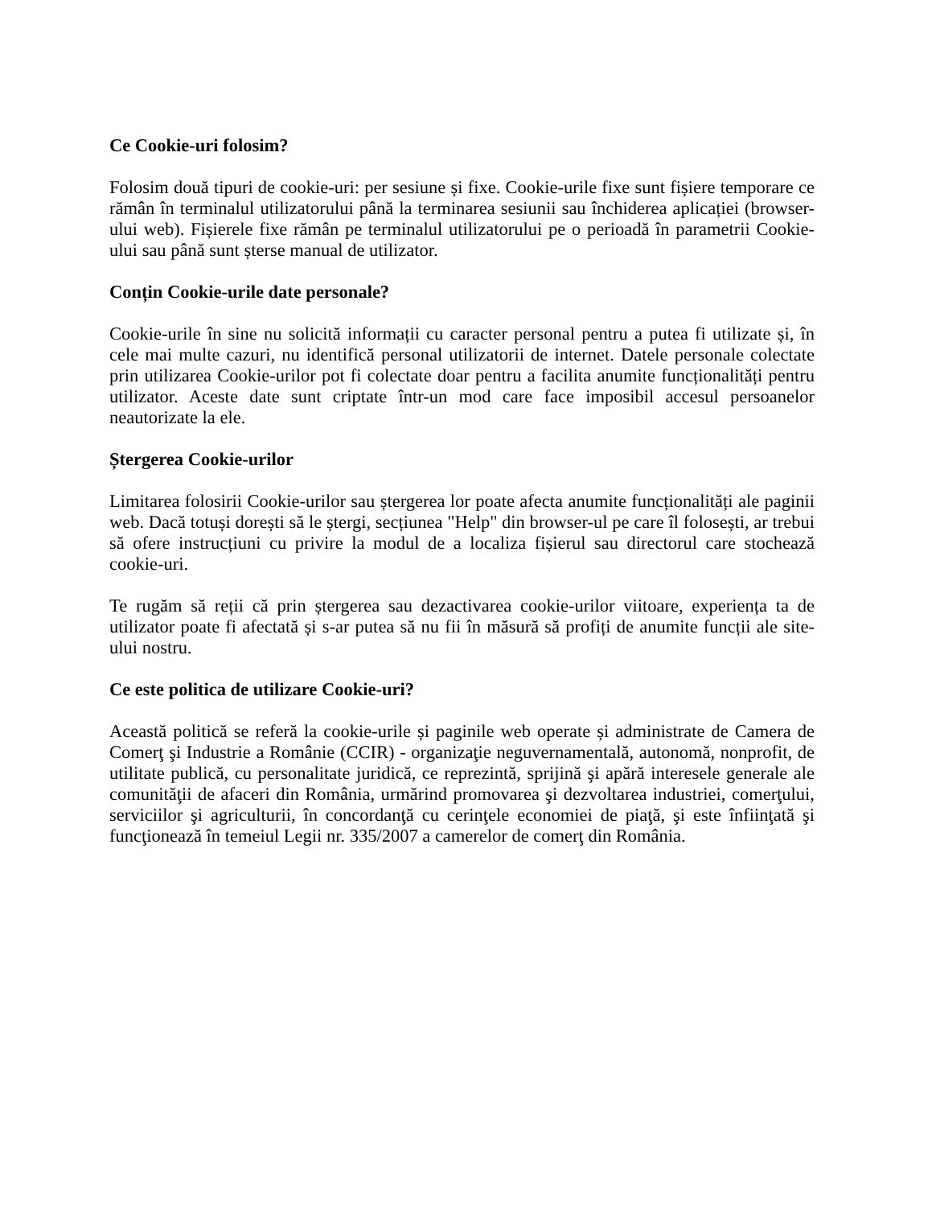Ce Cookie-uri folosim?
Folosim două tipuri de cookie-uri: per sesiune și fixe. Cookie-urile fixe sunt fișiere temporare ce rămân în terminalul utilizatorului până la terminarea sesiunii sau închiderea aplicației (browser-ului web). Fișierele fixe rămân pe terminalul utilizatorului pe o perioadă în parametrii Cookie-ului sau până sunt șterse manual de utilizator.
Conțin Cookie-urile date personale?
Cookie-urile în sine nu solicită informații cu caracter personal pentru a putea fi utilizate și, în cele mai multe cazuri, nu identifică personal utilizatorii de internet. Datele personale colectate prin utilizarea Cookie-urilor pot fi colectate doar pentru a facilita anumite funcționalități pentru utilizator. Aceste date sunt criptate într-un mod care face imposibil accesul persoanelor neautorizate la ele.
Ștergerea Cookie-urilor
Limitarea folosirii Cookie-urilor sau ștergerea lor poate afecta anumite funcționalități ale paginii web. Dacă totuși dorești să le ștergi, secțiunea "Help" din browser-ul pe care îl folosești, ar trebui să ofere instrucțiuni cu privire la modul de a localiza fișierul sau directorul care stochează cookie-uri.
Te rugăm să reții că prin ștergerea sau dezactivarea cookie-urilor viitoare, experiența ta de utilizator poate fi afectată și s-ar putea să nu fii în măsură să profiți de anumite funcții ale site-ului nostru.
Ce este politica de utilizare Cookie-uri?
Această politică se referă la cookie-urile și paginile web operate și administrate de Camera de Comerţ şi Industrie a Românie (CCIR) - organizaţie neguvernamentală, autonomă, nonprofit, de utilitate publică, cu personalitate juridică, ce reprezintă, sprijină şi apără interesele generale ale comunităţii de afaceri din România, urmărind promovarea şi dezvoltarea industriei, comerţului, serviciilor şi agriculturii, în concordanţă cu cerinţele economiei de piaţă, şi este înfiinţată şi funcţionează în temeiul Legii nr. 335/2007 a camerelor de comerţ din România.